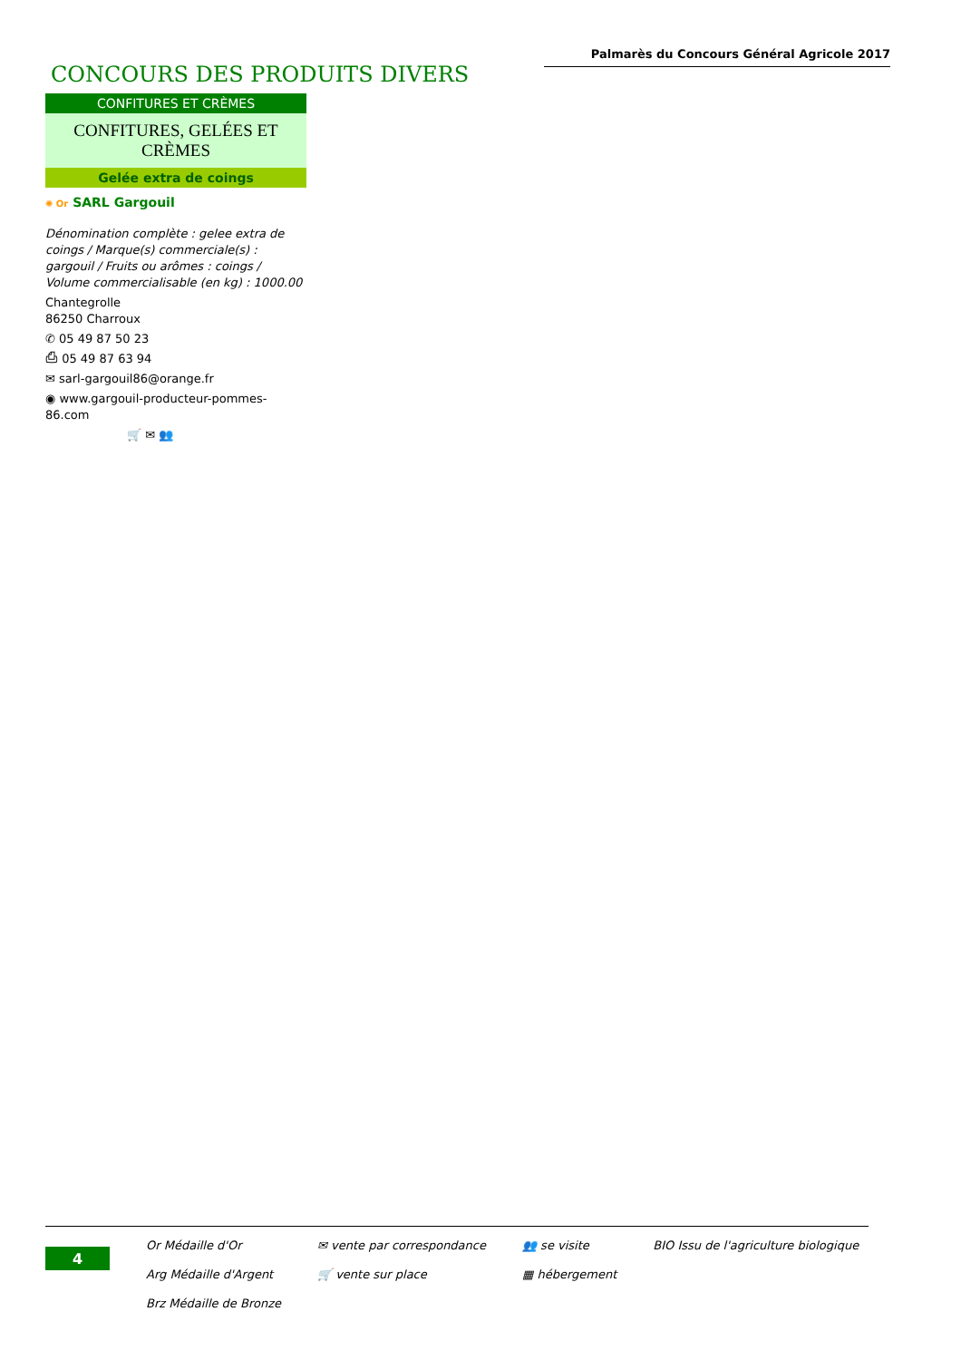Palmarès du Concours Général Agricole 2017
CONCOURS DES PRODUITS DIVERS
CONFITURES ET CRÈMES
CONFITURES, GELÉES ET CRÈMES
Gelée extra de coings
✺ Or SARL Gargouil
Dénomination complète : gelee extra de coings / Marque(s) commerciale(s) : gargouil / Fruits ou arômes : coings / Volume commercialisable (en kg) : 1000.00
Chantegrolle
86250 Charroux
✆ 05 49 87 50 23
⎙ 05 49 87 63 94
✉ sarl-gargouil86@orange.fr
◉ www.gargouil-producteur-pommes-86.com
🛒 ✉ 👥
4
Or Médaille d'Or
Arg Médaille d'Argent
Brz Médaille de Bronze
✉ vente par correspondance
🛒 vente sur place
👥 se visite
▦ hébergement
BIO Issu de l'agriculture biologique